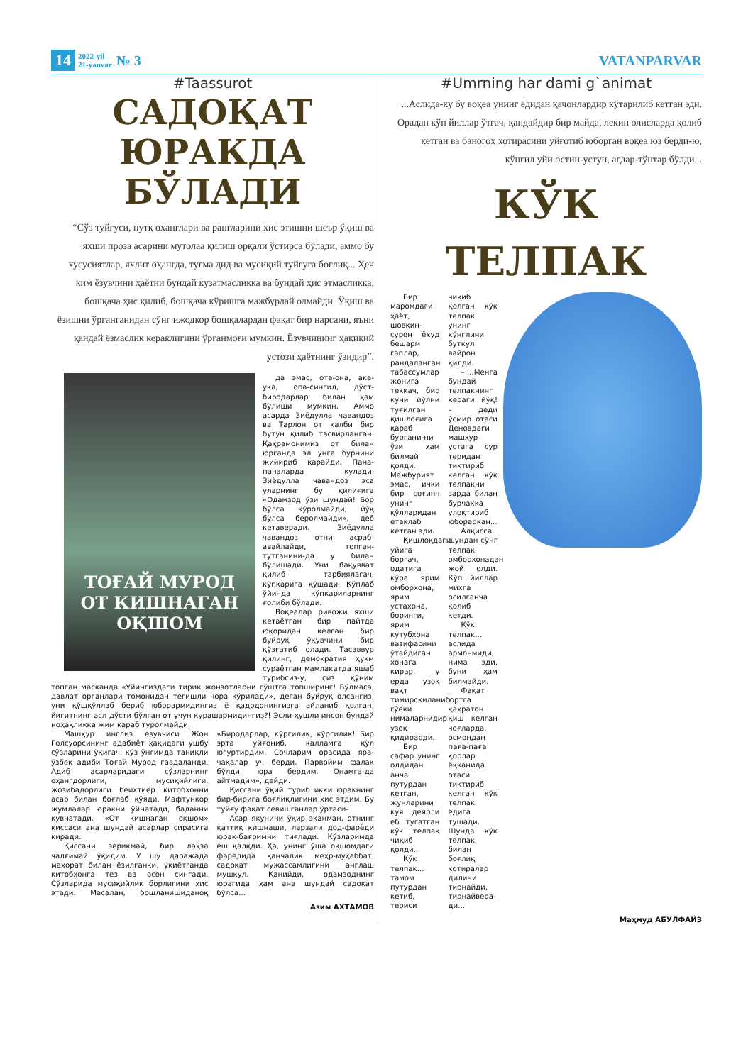14 2022-yil
21-yanvar № 3
VATANPARVAR
#Taassurot
САДОҚАТ
ЮРАКДА БЎЛАДИ
“Сўз туйғуси, нутқ оҳанглари ва рангларини ҳис этишни шеър ўқиш ва яхши проза асарини мутолаа қилиш орқали ўстирса бўлади, аммо бу хусусиятлар, яхлит оҳангда, туғма дид ва мусиқий туйғуга боғлиқ... Ҳеч ким ёзувчини ҳаётни бундай кузатмасликка ва бундай ҳис этмасликка, бошқача ҳис қилиб, бошқача кўришга мажбурлай олмайди. Ўқиш ва ёзишни ўрганганидан сўнг ижодкор бошқалардан фақат бир нарсани, яъни қандай ёзмаслик кераклигини ўрганмоғи мумкин. Ёзувчининг ҳақиқий устози ҳаётнинг ўзидир”.
ТОҒАЙ МУРОД
ОТ КИШНАГАН ОҚШОМ
да эмас, ота-она, ака-ука, опа-сингил, дўст-биродарлар билан ҳам бўлиши мумкин. Аммо асарда Зиёдулла чавандоз ва Тарлон от қалби бир бутун қилиб тасвирланган. Қаҳрамонимиз от билан юрганда эл унга бурнини жийириб қарайди. Пана-паналарда кулади. Зиёдулла чавандоз эса уларнинг бу қилиғига «Одамзод ўзи шундай! Бор бўлса кўролмайди, йўқ бўлса беролмайди», деб кетаверади. Зиёдулла чавандоз отни асраб-авайлайди, топган-тутганини-да у билан бўлишади. Уни бақувват қилиб тарбиялагач, кўпкарига қўшади. Кўплаб ўйинда кўпкариларнинг ғолиби бўлади.
Воқеалар ривожи яхши кетаётган бир пайтда юқоридан келган бир буйруқ ўқувчини бир қўзғатиб олади. Тасаввур қилинг, демократия ҳукм сураётган мамлакатда яшаб турибсиз-у, сиз қўним топган масканда «Уйингиздаги тирик жонзотларни гўштга топширинг! Бўлмаса, давлат органлари томонидан тегишли чора кўрилади», деган буйруқ олсангиз, уни қўшқўллаб бериб юборармидингиз ё қадрдонингизга айланиб қолган, йигитнинг асл дўсти бўлган от учун курашармидингиз?! Эсли-ҳушли инсон бундай ноҳақликка жим қараб туролмайди.
Машҳур инглиз ёзувчиси Жон Голсуорсининг адабиёт ҳақидаги ушбу сўзларини ўқигач, кўз ўнгимда таниқли ўзбек адиби Тоғай Мурод гавдаланди. Адиб асарларидаги сўзларнинг оҳангдорлиги, мусиқийлиги, жозибадорлиги беихтиёр китобхонни асар билан боғлаб қўяди. Мафтункор жумлалар юракни ўйнатади, баданни қувнатади. «От кишнаган оқшом» қиссаси ана шундай асарлар сирасига киради.
Қиссани зерикмай, бир лаҳза чалғимай ўқидим. У шу даражада маҳорат билан ёзилганки, ўқиётганда китобхонга тез ва осон сингади. Сўзларида мусиқийлик борлигини ҳис этади. Масалан, бошланишиданоқ «Биродарлар, кўргилик, кўргилик! Бир эрта уйғониб, калламга қўл югуртирдим. Сочларим орасида яра-чақалар уч берди. Парвойим фалак бўлди, юра бердим. Онамга-да айтмадим», дейди.
Қиссани ўқий туриб икки юракнинг бир-бирига боғлиқлигини ҳис этдим. Бу туйғу фақат севишганлар ўртаси-
Асар якунини ўқир эканман, отнинг қаттиқ кишнаши, ларзали дод-фарёди юрак-бағримни тиғлади. Кўзларимда ёш қалқди. Ҳа, унинг ўша оқшомдаги фарёдида қанчалик меҳр-муҳаббат, садоқат мужассамлигини англаш мушкул. Қанийди, одамзоднинг юрагида ҳам ана шундай садоқат бўлса...
Азим АХТАМОВ
#Umrning har dami g`animat
...Аслида-ку бу воқеа унинг ёдидан қачонлардир кўтарилиб кетган эди. Орадан кўп йиллар ўтгач, қандайдир бир майда, лекин олисларда қолиб кетган ва баногоҳ хотирасини уйғотиб юборган воқеа юз берди-ю, кўнгил уйи остин-устун, ағдар-тўнтар бўлди...
КЎК ТЕЛПАК
Бир маромдаги ҳаёт, шовқин-сурон ёхуд бешарм гаплар, рандаланган табассумлар жонига теккач, бир куни йўлни туғилган қишлоғига қараб бургани-ни ўзи ҳам билмай қолди. Мажбурият эмас, ички бир соғинч унинг қўлларидан етаклаб кетган эди.
Қишлоқдаги уйига боргач, одатига кўра ярим омборхона, ярим устахона, боринги, ярим кутубхона вазифасини ўтайдиган хонага кирар, у ерда узоқ вақт тимирскиланиб, гўёки нималарнидир узоқ қидирарди.
Бир сафар унинг олдидан анча путурдан кетган, жунларини куя деярли еб тугатган кўк телпак чиқиб қолди...
Кўк телпак... тамом путурдан кетиб, териси чиқиб қолган кўк телпак унинг кўнглини буткул вайрон қилди.
– ...Менга бундай телпакнинг кераги йўқ! – деди ўсмир отаси Деновдаги машҳур устага сур теридан тиктириб келган кўк телпакни зарда билан бурчакка улоқтириб юборар­кан...
Алқисса, шундан сўнг телпак омборхонадан жой олди. Кўп йиллар михга осилганча қолиб кетди.
Кўк телпак... аслида армонмиди, нима эди, буни ҳам билмайди.
Фақат юртга қаҳратон қиш келган чоғларда, осмондан паға-паға қорлар ёққанида отаси тиктириб келган кўк телпак ёдига тушади. Шунда кўк телпак билан боғлиқ хотиралар дилини тирнайди, тирнайвера­ди...
Маҳмуд АБУЛФАЙЗ